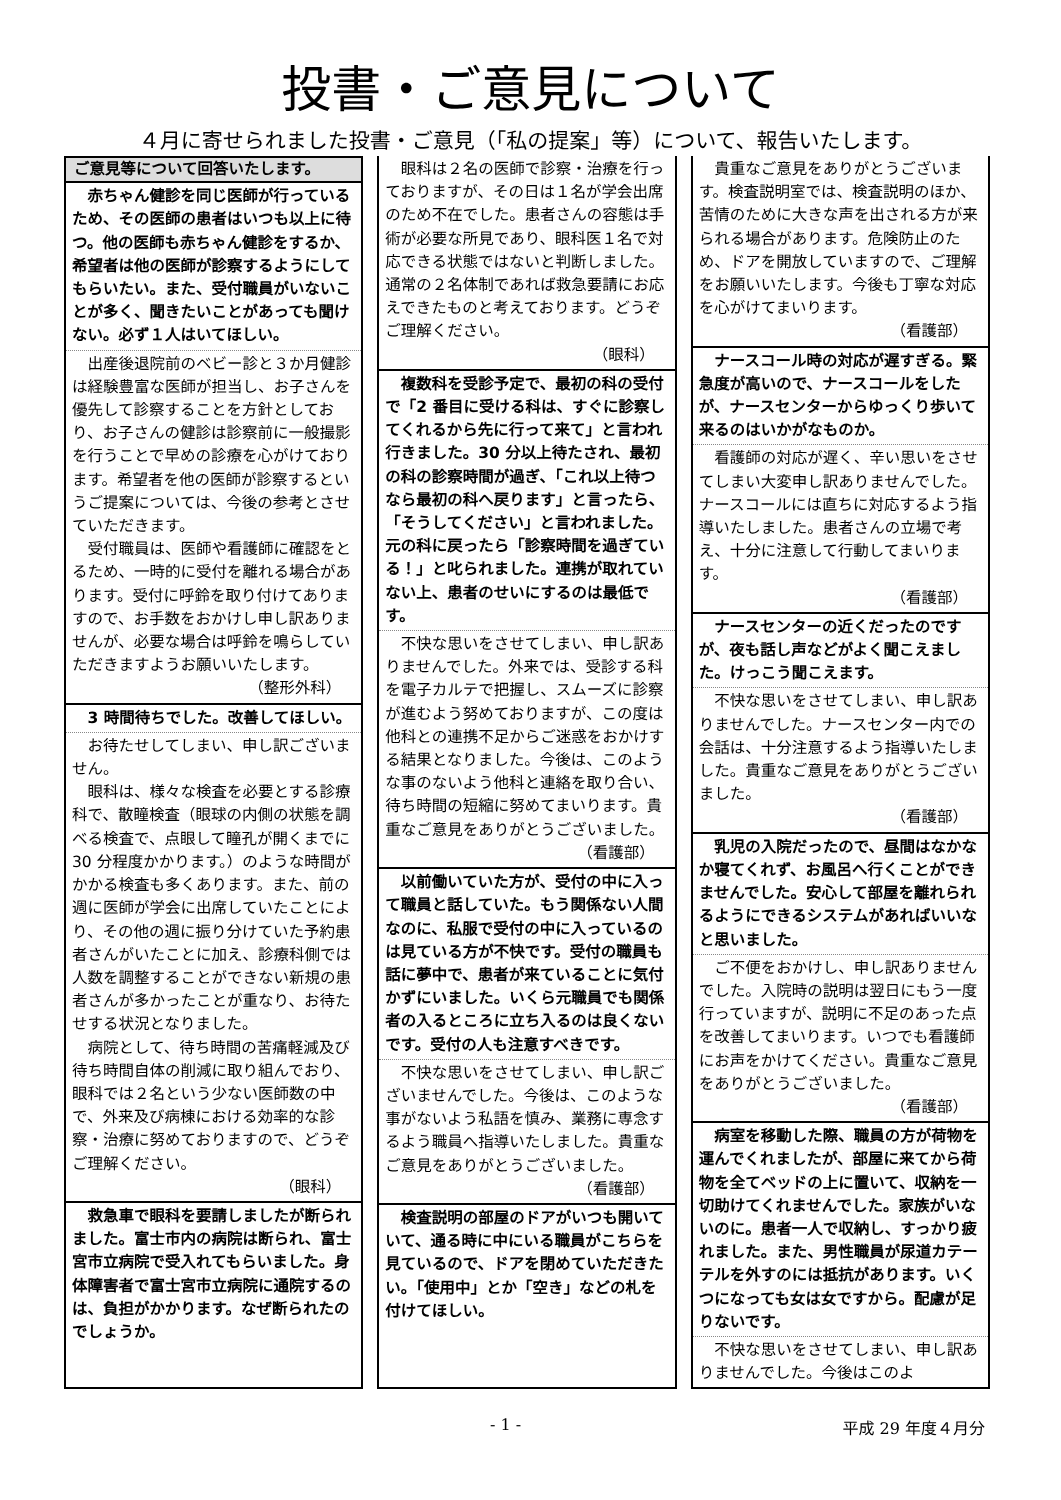投書・ご意見について
４月に寄せられました投書・ご意見（「私の提案」等）について、報告いたします。
ご意見等について回答いたします。
赤ちゃん健診を同じ医師が行っているため、その医師の患者はいつも以上に待つ。他の医師も赤ちゃん健診をするか、希望者は他の医師が診察するようにしてもらいたい。また、受付職員がいないことが多く、聞きたいことがあっても聞けない。必ず１人はいてほしい。
出産後退院前のベビー診と３か月健診は経験豊富な医師が担当し、お子さんを優先して診察することを方針としており、お子さんの健診は診察前に一般撮影を行うことで早めの診療を心がけております。希望者を他の医師が診察するというご提案については、今後の参考とさせていただきます。
受付職員は、医師や看護師に確認をとるため、一時的に受付を離れる場合があります。受付に呼鈴を取り付けてありますので、お手数をおかけし申し訳ありませんが、必要な場合は呼鈴を鳴らしていただきますようお願いいたします。
（整形外科）
3 時間待ちでした。改善してほしい。
お待たせしてしまい、申し訳ございません。
眼科は、様々な検査を必要とする診療科で、散瞳検査（眼球の内側の状態を調べる検査で、点眼して瞳孔が開くまでに 30 分程度かかります。）のような時間がかかる検査も多くあります。また、前の週に医師が学会に出席していたことにより、その他の週に振り分けていた予約患者さんがいたことに加え、診療科側では人数を調整することができない新規の患者さんが多かったことが重なり、お待たせする状況となりました。
病院として、待ち時間の苦痛軽減及び待ち時間自体の削減に取り組んでおり、眼科では２名という少ない医師数の中で、外来及び病棟における効率的な診察・治療に努めておりますので、どうぞご理解ください。
（眼科）
救急車で眼科を要請しましたが断られました。富士市内の病院は断られ、富士宮市立病院で受入れてもらいました。身体障害者で富士宮市立病院に通院するのは、負担がかかります。なぜ断られたのでしょうか。
眼科は２名の医師で診察・治療を行っておりますが、その日は１名が学会出席のため不在でした。患者さんの容態は手術が必要な所見であり、眼科医１名で対応できる状態ではないと判断しました。通常の２名体制であれば救急要請にお応えできたものと考えております。どうぞご理解ください。
（眼科）
複数科を受診予定で、最初の科の受付で「2 番目に受ける科は、すぐに診察してくれるから先に行って来て」と言われ行きました。30 分以上待たされ、最初の科の診察時間が過ぎ、「これ以上待つなら最初の科へ戻ります」と言ったら、「そうしてください」と言われました。元の科に戻ったら「診察時間を過ぎている！」と叱られました。連携が取れていない上、患者のせいにするのは最低です。
不快な思いをさせてしまい、申し訳ありませんでした。外来では、受診する科を電子カルテで把握し、スムーズに診察が進むよう努めておりますが、この度は他科との連携不足からご迷惑をおかけする結果となりました。今後は、このような事のないよう他科と連絡を取り合い、待ち時間の短縮に努めてまいります。貴重なご意見をありがとうございました。
（看護部）
以前働いていた方が、受付の中に入って職員と話していた。もう関係ない人間なのに、私服で受付の中に入っているのは見ている方が不快です。受付の職員も話に夢中で、患者が来ていることに気付かずにいました。いくら元職員でも関係者の入るところに立ち入るのは良くないです。受付の人も注意すべきです。
不快な思いをさせてしまい、申し訳ございませんでした。今後は、このような事がないよう私語を慎み、業務に専念するよう職員へ指導いたしました。貴重なご意見をありがとうございました。
（看護部）
検査説明の部屋のドアがいつも開いていて、通る時に中にいる職員がこちらを見ているので、ドアを閉めていただきたい。「使用中」とか「空き」などの札を付けてほしい。
貴重なご意見をありがとうございます。検査説明室では、検査説明のほか、苦情のために大きな声を出される方が来られる場合があります。危険防止のため、ドアを開放していますので、ご理解をお願いいたします。今後も丁寧な対応を心がけてまいります。
（看護部）
ナースコール時の対応が遅すぎる。緊急度が高いので、ナースコールをしたが、ナースセンターからゆっくり歩いて来るのはいかがなものか。
看護師の対応が遅く、辛い思いをさせてしまい大変申し訳ありませんでした。ナースコールには直ちに対応するよう指導いたしました。患者さんの立場で考え、十分に注意して行動してまいります。
（看護部）
ナースセンターの近くだったのですが、夜も話し声などがよく聞こえました。けっこう聞こえます。
不快な思いをさせてしまい、申し訳ありませんでした。ナースセンター内での会話は、十分注意するよう指導いたしました。貴重なご意見をありがとうございました。
（看護部）
乳児の入院だったので、昼間はなかなか寝てくれず、お風呂へ行くことができませんでした。安心して部屋を離れられるようにできるシステムがあればいいなと思いました。
ご不便をおかけし、申し訳ありませんでした。入院時の説明は翌日にもう一度行っていますが、説明に不足のあった点を改善してまいります。いつでも看護師にお声をかけてください。貴重なご意見をありがとうございました。
（看護部）
病室を移動した際、職員の方が荷物を運んでくれましたが、部屋に来てから荷物を全てベッドの上に置いて、収納を一切助けてくれませんでした。家族がいないのに。患者一人で収納し、すっかり疲れました。また、男性職員が尿道カテーテルを外すのには抵抗があります。いくつになっても女は女ですから。配慮が足りないです。
不快な思いをさせてしまい、申し訳ありませんでした。今後はこのよ
- 1 - 平成 29 年度４月分